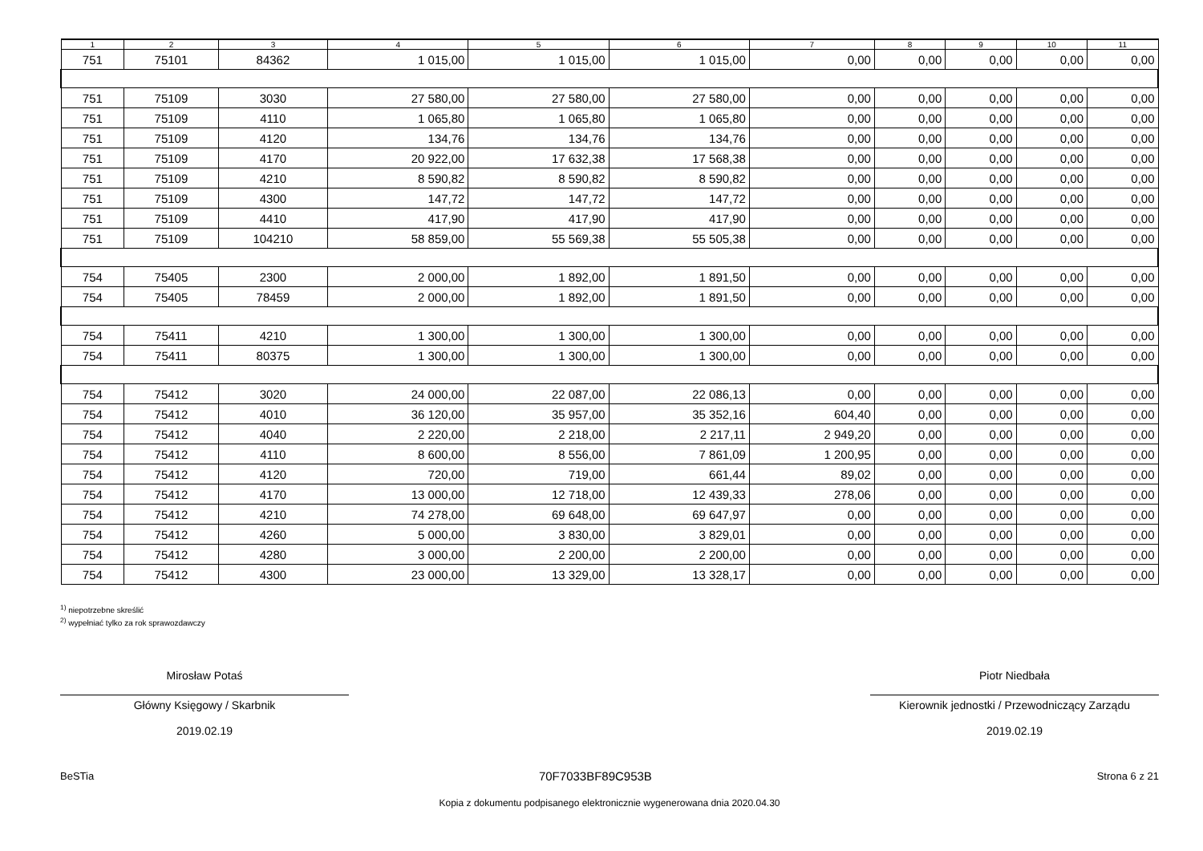| 1 | 2 | 3 | 4 | 5 | 6 | 7 | 8 | 9 | 10 | 11 |
| --- | --- | --- | --- | --- | --- | --- | --- | --- | --- | --- |
| 751 | 75101 | 84362 | 1 015,00 | 1 015,00 | 1 015,00 | 0,00 | 0,00 | 0,00 | 0,00 | 0,00 |
| 751 | 75109 | 3030 | 27 580,00 | 27 580,00 | 27 580,00 | 0,00 | 0,00 | 0,00 | 0,00 | 0,00 |
| 751 | 75109 | 4110 | 1 065,80 | 1 065,80 | 1 065,80 | 0,00 | 0,00 | 0,00 | 0,00 | 0,00 |
| 751 | 75109 | 4120 | 134,76 | 134,76 | 134,76 | 0,00 | 0,00 | 0,00 | 0,00 | 0,00 |
| 751 | 75109 | 4170 | 20 922,00 | 17 632,38 | 17 568,38 | 0,00 | 0,00 | 0,00 | 0,00 | 0,00 |
| 751 | 75109 | 4210 | 8 590,82 | 8 590,82 | 8 590,82 | 0,00 | 0,00 | 0,00 | 0,00 | 0,00 |
| 751 | 75109 | 4300 | 147,72 | 147,72 | 147,72 | 0,00 | 0,00 | 0,00 | 0,00 | 0,00 |
| 751 | 75109 | 4410 | 417,90 | 417,90 | 417,90 | 0,00 | 0,00 | 0,00 | 0,00 | 0,00 |
| 751 | 75109 | 104210 | 58 859,00 | 55 569,38 | 55 505,38 | 0,00 | 0,00 | 0,00 | 0,00 | 0,00 |
| 754 | 75405 | 2300 | 2 000,00 | 1 892,00 | 1 891,50 | 0,00 | 0,00 | 0,00 | 0,00 | 0,00 |
| 754 | 75405 | 78459 | 2 000,00 | 1 892,00 | 1 891,50 | 0,00 | 0,00 | 0,00 | 0,00 | 0,00 |
| 754 | 75411 | 4210 | 1 300,00 | 1 300,00 | 1 300,00 | 0,00 | 0,00 | 0,00 | 0,00 | 0,00 |
| 754 | 75411 | 80375 | 1 300,00 | 1 300,00 | 1 300,00 | 0,00 | 0,00 | 0,00 | 0,00 | 0,00 |
| 754 | 75412 | 3020 | 24 000,00 | 22 087,00 | 22 086,13 | 0,00 | 0,00 | 0,00 | 0,00 | 0,00 |
| 754 | 75412 | 4010 | 36 120,00 | 35 957,00 | 35 352,16 | 604,40 | 0,00 | 0,00 | 0,00 | 0,00 |
| 754 | 75412 | 4040 | 2 220,00 | 2 218,00 | 2 217,11 | 2 949,20 | 0,00 | 0,00 | 0,00 | 0,00 |
| 754 | 75412 | 4110 | 8 600,00 | 8 556,00 | 7 861,09 | 1 200,95 | 0,00 | 0,00 | 0,00 | 0,00 |
| 754 | 75412 | 4120 | 720,00 | 719,00 | 661,44 | 89,02 | 0,00 | 0,00 | 0,00 | 0,00 |
| 754 | 75412 | 4170 | 13 000,00 | 12 718,00 | 12 439,33 | 278,06 | 0,00 | 0,00 | 0,00 | 0,00 |
| 754 | 75412 | 4210 | 74 278,00 | 69 648,00 | 69 647,97 | 0,00 | 0,00 | 0,00 | 0,00 | 0,00 |
| 754 | 75412 | 4260 | 5 000,00 | 3 830,00 | 3 829,01 | 0,00 | 0,00 | 0,00 | 0,00 | 0,00 |
| 754 | 75412 | 4280 | 3 000,00 | 2 200,00 | 2 200,00 | 0,00 | 0,00 | 0,00 | 0,00 | 0,00 |
| 754 | 75412 | 4300 | 23 000,00 | 13 329,00 | 13 328,17 | 0,00 | 0,00 | 0,00 | 0,00 | 0,00 |
<sup>1)</sup> niepotrzebne skreślić
<sup>2)</sup> wypełniać tylko za rok sprawozdawczy
Mirosław Potaś
Główny Księgowy / Skarbnik
2019.02.19
Piotr Niedbała
Kierownik jednostki / Przewodniczący Zarządu
2019.02.19
BeSTia 70F7033BF89C953B Strona 6 z 21
Kopia z dokumentu podpisanego elektronicznie wygenerowana dnia 2020.04.30